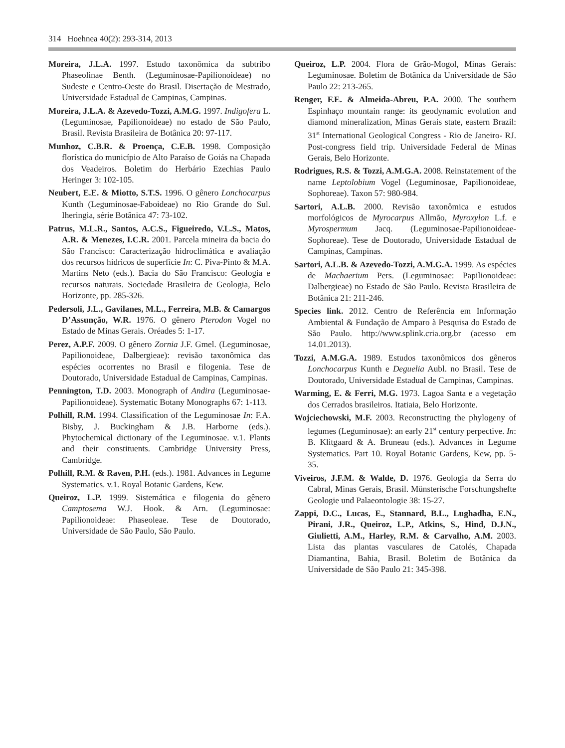314 Hoehnea 40(2): 293-314, 2013
Moreira, J.L.A. 1997. Estudo taxonômica da subtribo Phaseolinae Benth. (Leguminosae-Papilionoideae) no Sudeste e Centro-Oeste do Brasil. Disertação de Mestrado, Universidade Estadual de Campinas, Campinas.
Moreira, J.L.A. & Azevedo-Tozzi, A.M.G. 1997. Indigofera L. (Leguminosae, Papilionoideae) no estado de São Paulo, Brasil. Revista Brasileira de Botânica 20: 97-117.
Munhoz, C.B.R. & Proença, C.E.B. 1998. Composição florística do município de Alto Paraíso de Goiás na Chapada dos Veadeiros. Boletim do Herbário Ezechias Paulo Heringer 3: 102-105.
Neubert, E.E. & Miotto, S.T.S. 1996. O gênero Lonchocarpus Kunth (Leguminosae-Faboideae) no Rio Grande do Sul. Iheringia, série Botânica 47: 73-102.
Patrus, M.L.R., Santos, A.C.S., Figueiredo, V.L.S., Matos, A.R. & Menezes, I.C.R. 2001. Parcela mineira da bacia do São Francisco: Caracterização hidroclimática e avaliação dos recursos hídricos de superfície In: C. Piva-Pinto & M.A. Martins Neto (eds.). Bacia do São Francisco: Geologia e recursos naturais. Sociedade Brasileira de Geologia, Belo Horizonte, pp. 285-326.
Pedersoli, J.L., Gavilanes, M.L., Ferreira, M.B. & Camargos D’Assunção, W.R. 1976. O gênero Pterodon Vogel no Estado de Minas Gerais. Oréades 5: 1-17.
Perez, A.P.F. 2009. O gênero Zornia J.F. Gmel. (Leguminosae, Papilionoideae, Dalbergieae): revisão taxonômica das espécies ocorrentes no Brasil e filogenia. Tese de Doutorado, Universidade Estadual de Campinas, Campinas.
Pennington, T.D. 2003. Monograph of Andira (Leguminosae-Papilionoideae). Systematic Botany Monographs 67: 1-113.
Polhill, R.M. 1994. Classification of the Leguminosae In: F.A. Bisby, J. Buckingham & J.B. Harborne (eds.). Phytochemical dictionary of the Leguminosae. v.1. Plants and their constituents. Cambridge University Press, Cambridge.
Polhill, R.M. & Raven, P.H. (eds.). 1981. Advances in Legume Systematics. v.1. Royal Botanic Gardens, Kew.
Queiroz, L.P. 1999. Sistemática e filogenia do gênero Camptosema W.J. Hook. & Arn. (Leguminosae: Papilionoideae: Phaseoleae. Tese de Doutorado, Universidade de São Paulo, São Paulo.
Queiroz, L.P. 2004. Flora de Grão-Mogol, Minas Gerais: Leguminosae. Boletim de Botânica da Universidade de São Paulo 22: 213-265.
Renger, F.E. & Almeida-Abreu, P.A. 2000. The southern Espinhaço mountain range: its geodynamic evolution and diamond mineralization, Minas Gerais state, eastern Brazil: 31<sup>st</sup> International Geological Congress - Rio de Janeiro- RJ. Post-congress field trip. Universidade Federal de Minas Gerais, Belo Horizonte.
Rodrigues, R.S. & Tozzi, A.M.G.A. 2008. Reinstatement of the name Leptolobium Vogel (Leguminosae, Papilionoideae, Sophoreae). Taxon 57: 980-984.
Sartori, A.L.B. 2000. Revisão taxonômica e estudos morfológicos de Myrocarpus Allmão, Myroxylon L.f. e Myrospermum Jacq. (Leguminosae-Papilionoideae-Sophoreae). Tese de Doutorado, Universidade Estadual de Campinas, Campinas.
Sartori, A.L.B. & Azevedo-Tozzi, A.M.G.A. 1999. As espécies de Machaerium Pers. (Leguminosae: Papilionoideae: Dalbergieae) no Estado de São Paulo. Revista Brasileira de Botânica 21: 211-246.
Species link. 2012. Centro de Referência em Informação Ambiental & Fundação de Amparo à Pesquisa do Estado de São Paulo. http://www.splink.cria.org.br (acesso em 14.01.2013).
Tozzi, A.M.G.A. 1989. Estudos taxonômicos dos gêneros Lonchocarpus Kunth e Deguelia Aubl. no Brasil. Tese de Doutorado, Universidade Estadual de Campinas, Campinas.
Warming, E. & Ferri, M.G. 1973. Lagoa Santa e a vegetação dos Cerrados brasileiros. Itatiaia, Belo Horizonte.
Wojciechowski, M.F. 2003. Reconstructing the phylogeny of legumes (Leguminosae): an early 21<sup>st</sup> century perpective. In: B. Klitgaard & A. Bruneau (eds.). Advances in Legume Systematics. Part 10. Royal Botanic Gardens, Kew, pp. 5-35.
Viveiros, J.F.M. & Walde, D. 1976. Geologia da Serra do Cabral, Minas Gerais, Brasil. Münsterische Forschungshefte Geologie und Palaeontologie 38: 15-27.
Zappi, D.C., Lucas, E., Stannard, B.L., Lughadha, E.N., Pirani, J.R., Queiroz, L.P., Atkins, S., Hind, D.J.N., Giulietti, A.M., Harley, R.M. & Carvalho, A.M. 2003. Lista das plantas vasculares de Catolés, Chapada Diamantina, Bahia, Brasil. Boletim de Botânica da Universidade de São Paulo 21: 345-398.